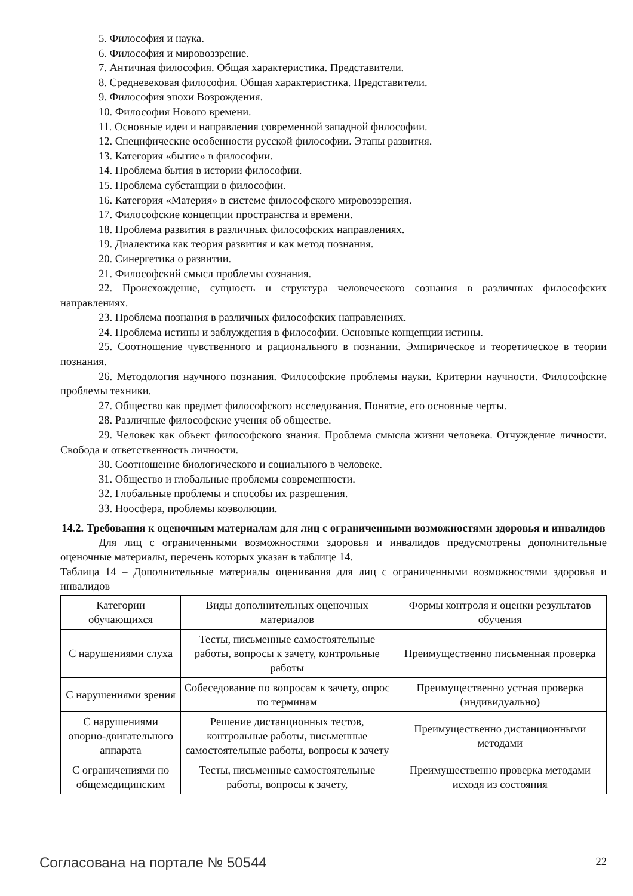5. Философия и наука.
6. Философия и мировоззрение.
7. Античная философия. Общая характеристика. Представители.
8. Средневековая философия. Общая характеристика. Представители.
9. Философия эпохи Возрождения.
10. Философия Нового времени.
11. Основные идеи и направления современной западной философии.
12. Специфические особенности русской философии. Этапы развития.
13. Категория «бытие» в философии.
14. Проблема бытия в истории философии.
15. Проблема субстанции в философии.
16. Категория «Материя» в системе философского мировоззрения.
17. Философские концепции пространства и времени.
18. Проблема развития в различных философских направлениях.
19. Диалектика как теория развития и как метод познания.
20. Синергетика о развитии.
21. Философский смысл проблемы сознания.
22. Происхождение, сущность и структура человеческого сознания в различных философских направлениях.
23. Проблема познания в различных философских направлениях.
24. Проблема истины и заблуждения в философии. Основные концепции истины.
25. Соотношение чувственного и рационального в познании. Эмпирическое и теоретическое в теории познания.
26. Методология научного познания. Философские проблемы науки. Критерии научности. Философские проблемы техники.
27. Общество как предмет философского исследования. Понятие, его основные черты.
28. Различные философские учения об обществе.
29. Человек как объект философского знания. Проблема смысла жизни человека. Отчуждение личности. Свобода и ответственность личности.
30. Соотношение биологического и социального в человеке.
31. Общество и глобальные проблемы современности.
32. Глобальные проблемы и способы их разрешения.
33. Ноосфера, проблемы коэволюции.
14.2. Требования к оценочным материалам для лиц с ограниченными возможностями здоровья и инвалидов
Для лиц с ограниченными возможностями здоровья и инвалидов предусмотрены дополнительные оценочные материалы, перечень которых указан в таблице 14.
Таблица 14 – Дополнительные материалы оценивания для лиц с ограниченными возможностями здоровья и инвалидов
| Категории обучающихся | Виды дополнительных оценочных материалов | Формы контроля и оценки результатов обучения |
| С нарушениями слуха | Тесты, письменные самостоятельные работы, вопросы к зачету, контрольные работы | Преимущественно письменная проверка |
| С нарушениями зрения | Собеседование по вопросам к зачету, опрос по терминам | Преимущественно устная проверка (индивидуально) |
| С нарушениями опорно-двигательного аппарата | Решение дистанционных тестов, контрольные работы, письменные самостоятельные работы, вопросы к зачету | Преимущественно дистанционными методами |
| С ограничениями по общемедицинским | Тесты, письменные самостоятельные работы, вопросы к зачету, | Преимущественно проверка методами исходя из состояния |
Согласована на портале № 50544 22